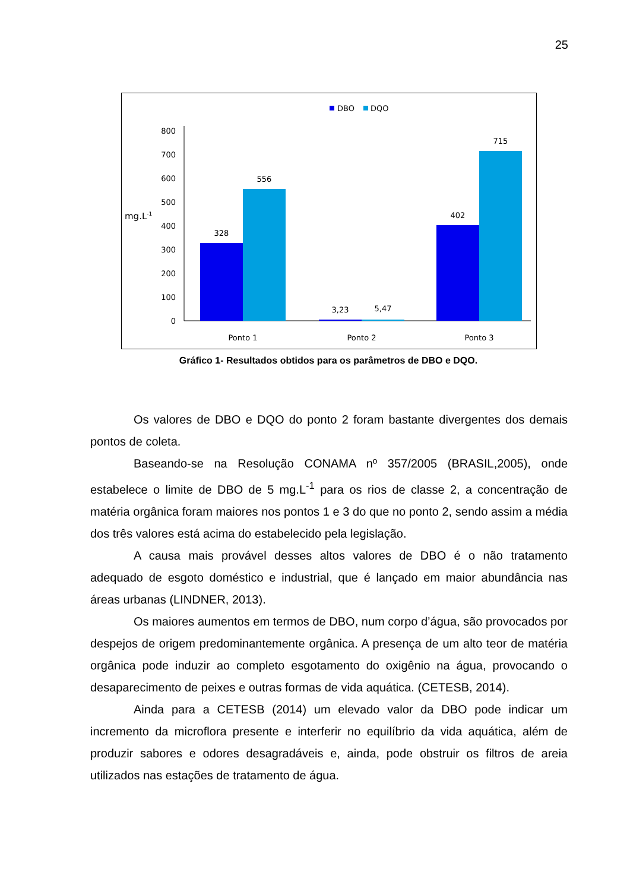25
DBO
DQO
800
700
600
500
400
300
200
100
0
mg.L-1
328
556
3,23
5,47
402
715
Ponto 1
Ponto 2
Ponto 3
Gráfico 1- Resultados obtidos para os parâmetros de DBO e DQO.
Os valores de DBO e DQO do ponto 2 foram bastante divergentes dos demais pontos de coleta.
Baseando-se na Resolução CONAMA nº 357/2005 (BRASIL,2005), onde estabelece o limite de DBO de 5 mg.L<sup>-1</sup> para os rios de classe 2, a concentração de matéria orgânica foram maiores nos pontos 1 e 3 do que no ponto 2, sendo assim a média dos três valores está acima do estabelecido pela legislação.
A causa mais provável desses altos valores de DBO é o não tratamento adequado de esgoto doméstico e industrial, que é lançado em maior abundância nas áreas urbanas (LINDNER, 2013).
Os maiores aumentos em termos de DBO, num corpo d’água, são provocados por despejos de origem predominantemente orgânica. A presença de um alto teor de matéria orgânica pode induzir ao completo esgotamento do oxigênio na água, provocando o desaparecimento de peixes e outras formas de vida aquática. (CETESB, 2014).
Ainda para a CETESB (2014) um elevado valor da DBO pode indicar um incremento da microflora presente e interferir no equilíbrio da vida aquática, além de produzir sabores e odores desagradáveis e, ainda, pode obstruir os filtros de areia utilizados nas estações de tratamento de água.